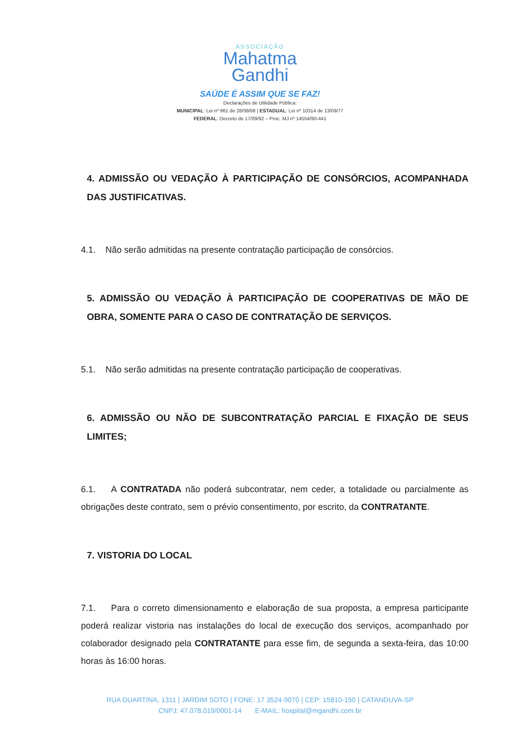ASSOCIAÇÃO
Mahatma
Gandhi
SAÚDE É ASSIM QUE SE FAZ!
Declarações de Utilidade Pública:
MUNICIPAL: Lei nº 961 de 28/08/68 | ESTADUAL: Lei nº 10314 de 13/09/77
FEDERAL: Decreto de 17/09/92 – Proc. MJ nº 14554/90-441
4. ADMISSÃO OU VEDAÇÃO À PARTICIPAÇÃO DE CONSÓRCIOS, ACOMPANHADA DAS JUSTIFICATIVAS.
4.1. Não serão admitidas na presente contratação participação de consórcios.
5. ADMISSÃO OU VEDAÇÃO À PARTICIPAÇÃO DE COOPERATIVAS DE MÃO DE OBRA, SOMENTE PARA O CASO DE CONTRATAÇÃO DE SERVIÇOS.
5.1. Não serão admitidas na presente contratação participação de cooperativas.
6. ADMISSÃO OU NÃO DE SUBCONTRATAÇÃO PARCIAL E FIXAÇÃO DE SEUS LIMITES;
6.1. A CONTRATADA não poderá subcontratar, nem ceder, a totalidade ou parcialmente as obrigações deste contrato, sem o prévio consentimento, por escrito, da CONTRATANTE.
7. VISTORIA DO LOCAL
7.1. Para o correto dimensionamento e elaboração de sua proposta, a empresa participante poderá realizar vistoria nas instalações do local de execução dos serviços, acompanhado por colaborador designado pela CONTRATANTE para esse fim, de segunda a sexta-feira, das 10:00 horas às 16:00 horas.
RUA DUARTINA, 1311 | JARDIM SOTO | FONE: 17 3524-9070 | CEP: 15810-150 | CATANDUVA-SP
CNPJ: 47.078.019/0001-14 E-MAIL: hospital@mgandhi.com.br